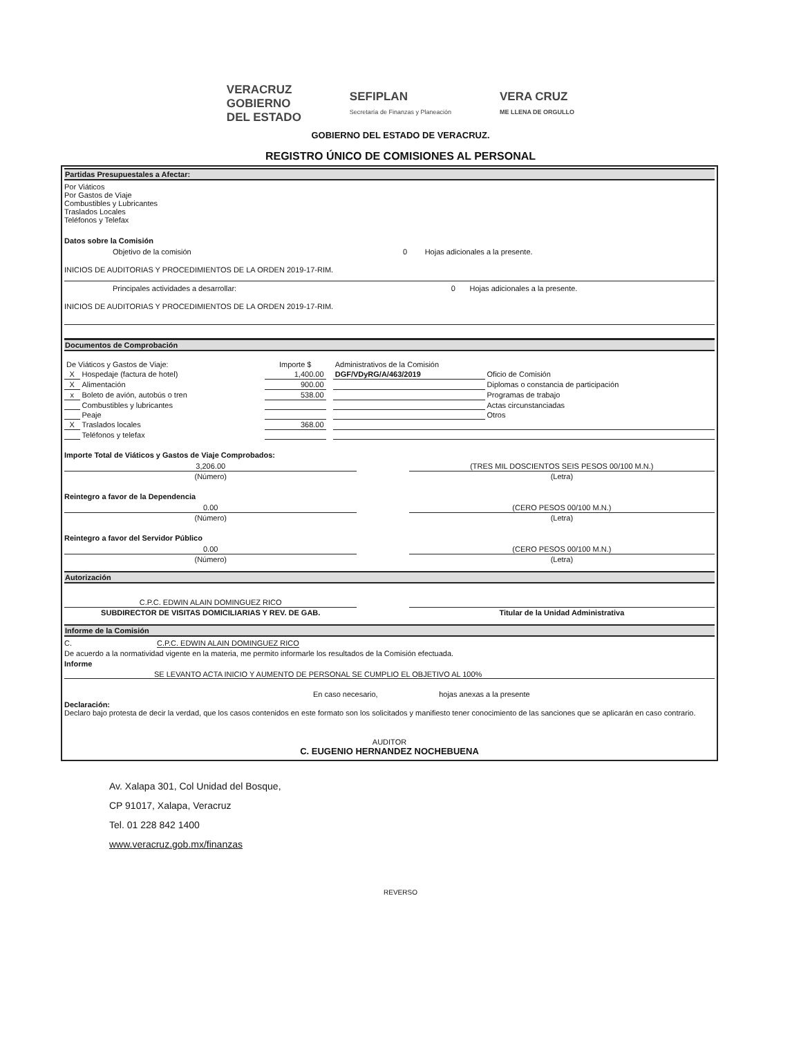VERACRUZ
GOBIERNO
DEL ESTADO
SEFIPLAN
Secretaría de Finanzas y Planeación
VERA CRUZ
ME LLENA DE ORGULLO
GOBIERNO DEL ESTADO DE VERACRUZ.
REGISTRO ÚNICO DE COMISIONES AL PERSONAL
Partidas Presupuestales a Afectar:
Por Viáticos
Por Gastos de Viaje
Combustibles y Lubricantes
Traslados Locales
Teléfonos y Telefax
Datos sobre la Comisión
| Objetivo de la comisión | 0 | Hojas adicionales a la presente. |
INICIOS DE AUDITORIAS Y PROCEDIMIENTOS DE LA ORDEN 2019-17-RIM.
| Principales actividades a desarrollar: | 0 | Hojas adicionales a la presente. |
INICIOS DE AUDITORIAS Y PROCEDIMIENTOS DE LA ORDEN 2019-17-RIM.
Documentos de Comprobación
| De Viáticos y Gastos de Viaje: | | Importe $ | | Administrativos de la Comisión | |
| X | Hospedaje (factura de hotel) | 1,400.00 | | DGF/VDyRG/A/463/2019 | Oficio de Comisión |
| X | Alimentación | 900.00 | | | Diplomas o constancia de participación |
| x | Boleto de avión, autobús o tren | 538.00 | | | Programas de trabajo |
| | Combustibles y lubricantes | | | | Actas circunstanciadas |
| | Peaje | | | | Otros |
| X | Traslados locales | 368.00 | | | |
| | Teléfonos y telefax | | | | |
Importe Total de Viáticos y Gastos de Viaje Comprobados:
| 3,206.00 | | (TRES MIL DOSCIENTOS SEIS PESOS 00/100 M.N.) |
| (Número) | | (Letra) |
Reintegro a favor de la Dependencia
| 0.00 | | (CERO PESOS 00/100 M.N.) |
| (Número) | | (Letra) |
Reintegro a favor del Servidor Público
| 0.00 | | (CERO PESOS 00/100 M.N.) |
| (Número) | | (Letra) |
Autorización
| C.P.C. EDWIN ALAIN DOMINGUEZ RICO | | |
| SUBDIRECTOR DE VISITAS DOMICILIARIAS Y REV. DE GAB. | | Titular de la Unidad Administrativa |
Informe de la Comisión
C. C.P.C. EDWIN ALAIN DOMINGUEZ RICO
De acuerdo a la normatividad vigente en la materia, me permito informarle los resultados de la Comisión efectuada.
Informe
SE LEVANTO ACTA INICIO Y AUMENTO DE PERSONAL SE CUMPLIO EL OBJETIVO AL 100%
En caso necesario, hojas anexas a la presente
Declaración:
Declaro bajo protesta de decir la verdad, que los casos contenidos en este formato son los solicitados y manifiesto tener conocimiento de las sanciones que se aplicarán en caso contrario.
AUDITOR
C. EUGENIO HERNANDEZ NOCHEBUENA
Av. Xalapa 301, Col Unidad del Bosque,
CP 91017, Xalapa, Veracruz
Tel. 01 228 842 1400
www.veracruz.gob.mx/finanzas
REVERSO